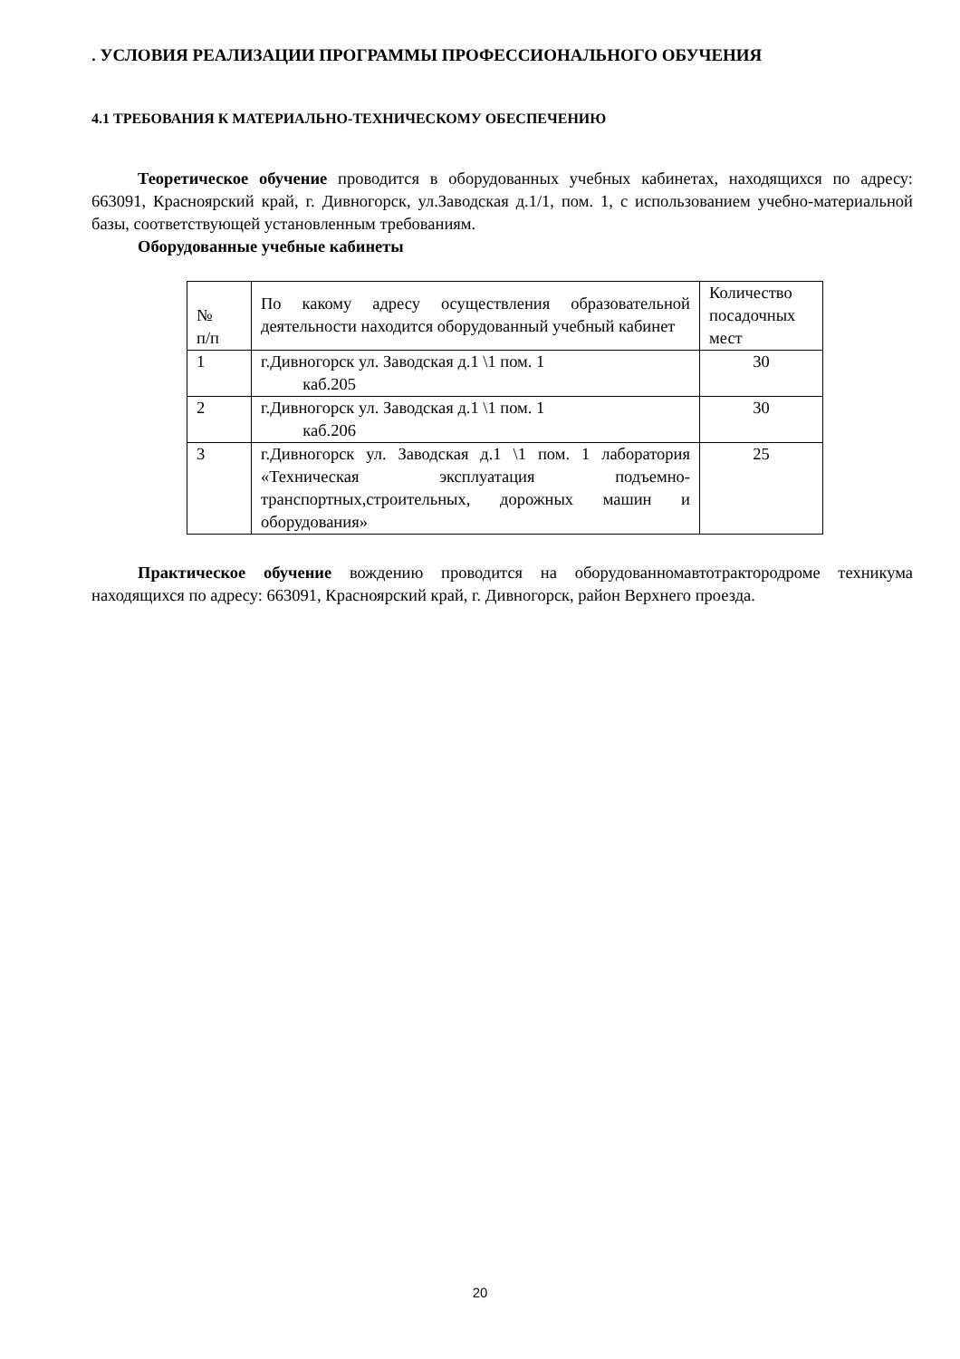. УСЛОВИЯ РЕАЛИЗАЦИИ ПРОГРАММЫ ПРОФЕССИОНАЛЬНОГО ОБУЧЕНИЯ
4.1 ТРЕБОВАНИЯ К МАТЕРИАЛЬНО-ТЕХНИЧЕСКОМУ ОБЕСПЕЧЕНИЮ
Теоретическое обучение проводится в оборудованных учебных кабинетах, находящихся по адресу: 663091, Красноярский край, г. Дивногорск, ул.Заводская д.1/1, пом. 1, с использованием учебно-материальной базы, соответствующей установленным требованиям.
Оборудованные учебные кабинеты
| № п/п | По какому адресу осуществления образовательной деятельности находится оборудованный учебный кабинет | Количество посадочных мест |
| 1 | г.Дивногорск ул. Заводская д.1 \1 пом. 1 каб.205 | 30 |
| 2 | г.Дивногорск ул. Заводская д.1 \1 пом. 1 каб.206 | 30 |
| 3 | г.Дивногорск ул. Заводская д.1 \1 пом. 1 лаборатория «Техническая эксплуатация подъемно-транспортных,строительных, дорожных машин и оборудования» | 25 |
Практическое обучение вождению проводится на оборудованномавтотрактородроме техникума находящихся по адресу: 663091, Красноярский край, г. Дивногорск, район Верхнего проезда.
20